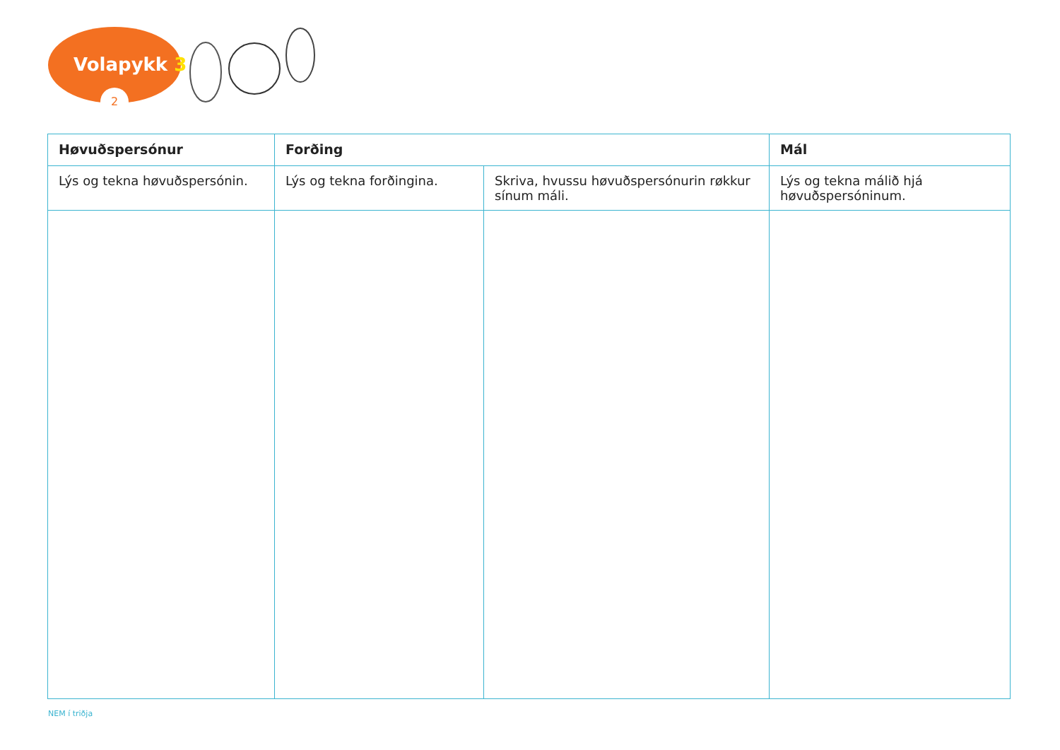Volapykk 3
2
| Høvuðspersónur | Forðing | | Mál |
| --- | --- | --- | --- |
| Lýs og tekna høvuðspersónin. | Lýs og tekna forðingina. | Skriva, hvussu høvuðspersónurin røkkur sínum máli. | Lýs og tekna málið hjá høvuðspersóninum. |
NEM í triðja